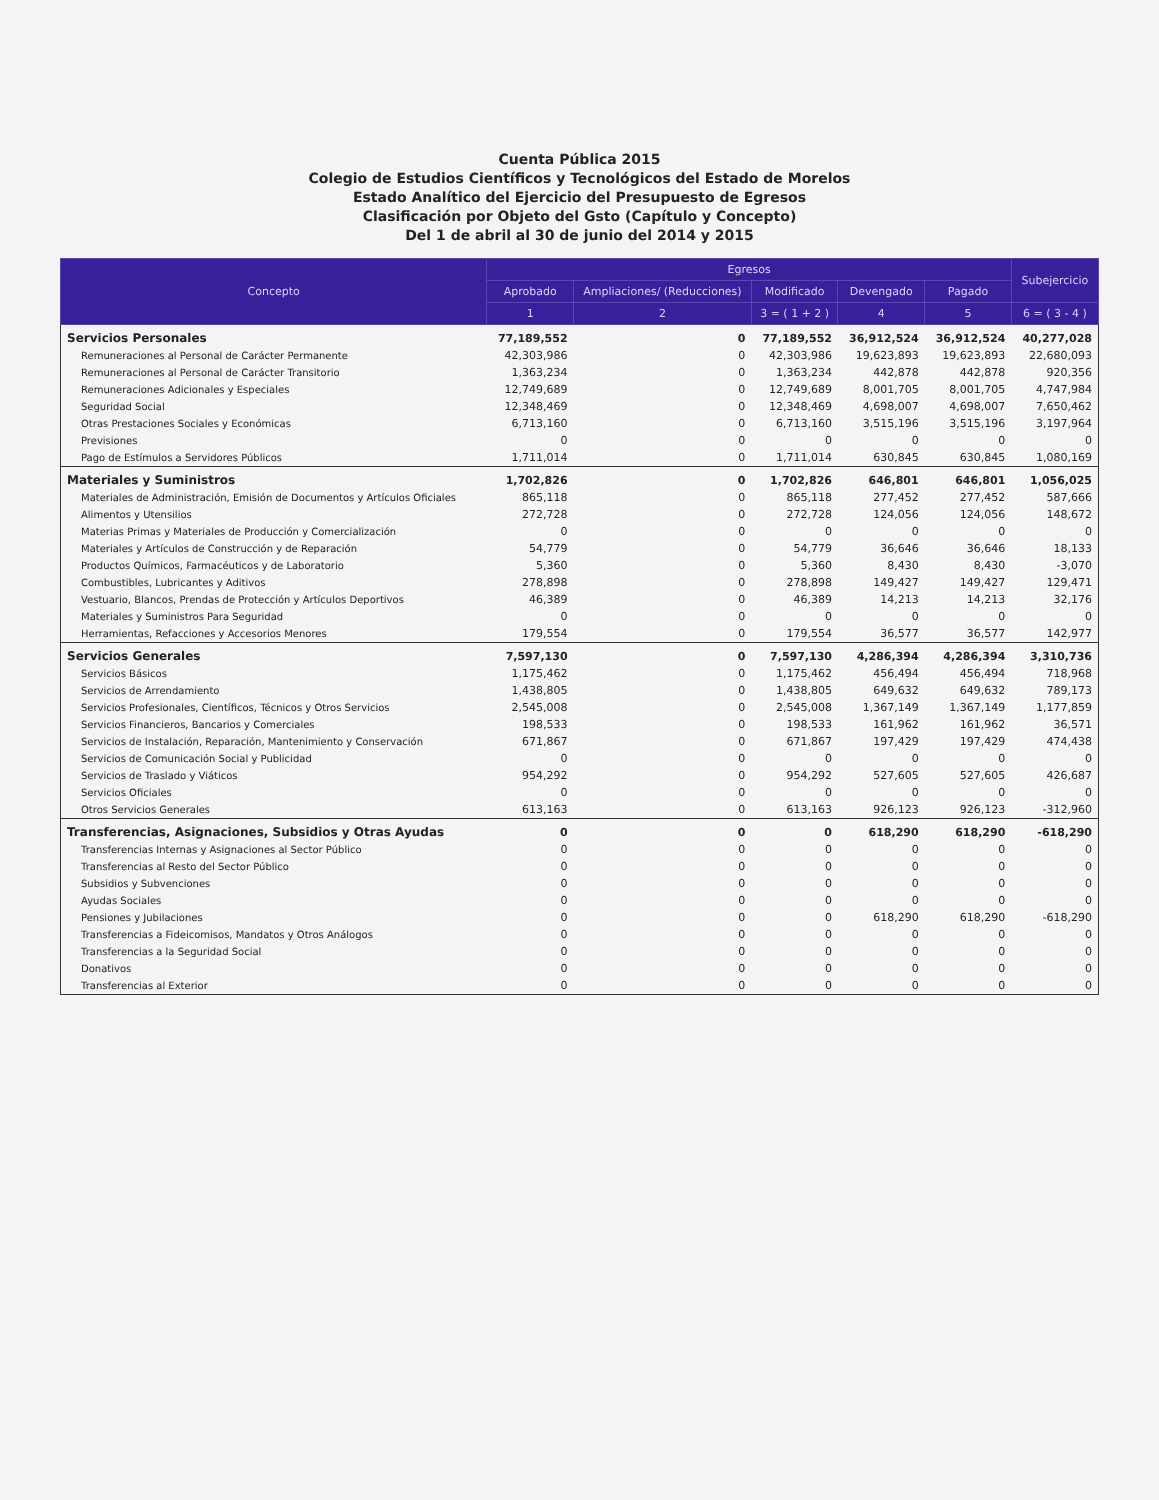Cuenta Pública 2015
Colegio de Estudios Científicos y Tecnológicos del Estado de Morelos
Estado Analítico del Ejercicio del Presupuesto de Egresos
Clasificación por Objeto del Gsto (Capítulo y Concepto)
Del 1 de abril al 30 de junio del 2014 y 2015
| Concepto | Egresos | | | | | Subejercicio |
| --- | --- | --- | --- | --- | --- | --- |
| | Aprobado | Ampliaciones/ (Reducciones) | Modificado | Devengado | Pagado | |
| | 1 | 2 | 3 = ( 1 + 2 ) | 4 | 5 | 6 = ( 3 - 4 ) |
| Servicios Personales | 77,189,552 | 0 | 77,189,552 | 36,912,524 | 36,912,524 | 40,277,028 |
| Remuneraciones al Personal de Carácter Permanente | 42,303,986 | 0 | 42,303,986 | 19,623,893 | 19,623,893 | 22,680,093 |
| Remuneraciones al Personal de Carácter Transitorio | 1,363,234 | 0 | 1,363,234 | 442,878 | 442,878 | 920,356 |
| Remuneraciones Adicionales y Especiales | 12,749,689 | 0 | 12,749,689 | 8,001,705 | 8,001,705 | 4,747,984 |
| Seguridad Social | 12,348,469 | 0 | 12,348,469 | 4,698,007 | 4,698,007 | 7,650,462 |
| Otras Prestaciones Sociales y Económicas | 6,713,160 | 0 | 6,713,160 | 3,515,196 | 3,515,196 | 3,197,964 |
| Previsiones | 0 | 0 | 0 | 0 | 0 | 0 |
| Pago de Estímulos a Servidores Públicos | 1,711,014 | 0 | 1,711,014 | 630,845 | 630,845 | 1,080,169 |
| Materiales y Suministros | 1,702,826 | 0 | 1,702,826 | 646,801 | 646,801 | 1,056,025 |
| Materiales de Administración, Emisión de Documentos y Artículos Oficiales | 865,118 | 0 | 865,118 | 277,452 | 277,452 | 587,666 |
| Alimentos y Utensilios | 272,728 | 0 | 272,728 | 124,056 | 124,056 | 148,672 |
| Materias Primas y Materiales de Producción y Comercialización | 0 | 0 | 0 | 0 | 0 | 0 |
| Materiales y Artículos de Construcción y de Reparación | 54,779 | 0 | 54,779 | 36,646 | 36,646 | 18,133 |
| Productos Químicos, Farmacéuticos y de Laboratorio | 5,360 | 0 | 5,360 | 8,430 | 8,430 | -3,070 |
| Combustibles, Lubricantes y Aditivos | 278,898 | 0 | 278,898 | 149,427 | 149,427 | 129,471 |
| Vestuario, Blancos, Prendas de Protección y Artículos Deportivos | 46,389 | 0 | 46,389 | 14,213 | 14,213 | 32,176 |
| Materiales y Suministros Para Seguridad | 0 | 0 | 0 | 0 | 0 | 0 |
| Herramientas, Refacciones y Accesorios Menores | 179,554 | 0 | 179,554 | 36,577 | 36,577 | 142,977 |
| Servicios Generales | 7,597,130 | 0 | 7,597,130 | 4,286,394 | 4,286,394 | 3,310,736 |
| Servicios Básicos | 1,175,462 | 0 | 1,175,462 | 456,494 | 456,494 | 718,968 |
| Servicios de Arrendamiento | 1,438,805 | 0 | 1,438,805 | 649,632 | 649,632 | 789,173 |
| Servicios Profesionales, Científicos, Técnicos y Otros Servicios | 2,545,008 | 0 | 2,545,008 | 1,367,149 | 1,367,149 | 1,177,859 |
| Servicios Financieros, Bancarios y Comerciales | 198,533 | 0 | 198,533 | 161,962 | 161,962 | 36,571 |
| Servicios de Instalación, Reparación, Mantenimiento y Conservación | 671,867 | 0 | 671,867 | 197,429 | 197,429 | 474,438 |
| Servicios de Comunicación Social y Publicidad | 0 | 0 | 0 | 0 | 0 | 0 |
| Servicios de Traslado y Viáticos | 954,292 | 0 | 954,292 | 527,605 | 527,605 | 426,687 |
| Servicios Oficiales | 0 | 0 | 0 | 0 | 0 | 0 |
| Otros Servicios Generales | 613,163 | 0 | 613,163 | 926,123 | 926,123 | -312,960 |
| Transferencias, Asignaciones, Subsidios y Otras Ayudas | 0 | 0 | 0 | 618,290 | 618,290 | -618,290 |
| Transferencias Internas y Asignaciones al Sector Público | 0 | 0 | 0 | 0 | 0 | 0 |
| Transferencias al Resto del Sector Público | 0 | 0 | 0 | 0 | 0 | 0 |
| Subsidios y Subvenciones | 0 | 0 | 0 | 0 | 0 | 0 |
| Ayudas Sociales | 0 | 0 | 0 | 0 | 0 | 0 |
| Pensiones y Jubilaciones | 0 | 0 | 0 | 618,290 | 618,290 | -618,290 |
| Transferencias a Fideicomisos, Mandatos y Otros Análogos | 0 | 0 | 0 | 0 | 0 | 0 |
| Transferencias a la Seguridad Social | 0 | 0 | 0 | 0 | 0 | 0 |
| Donativos | 0 | 0 | 0 | 0 | 0 | 0 |
| Transferencias al Exterior | 0 | 0 | 0 | 0 | 0 | 0 |